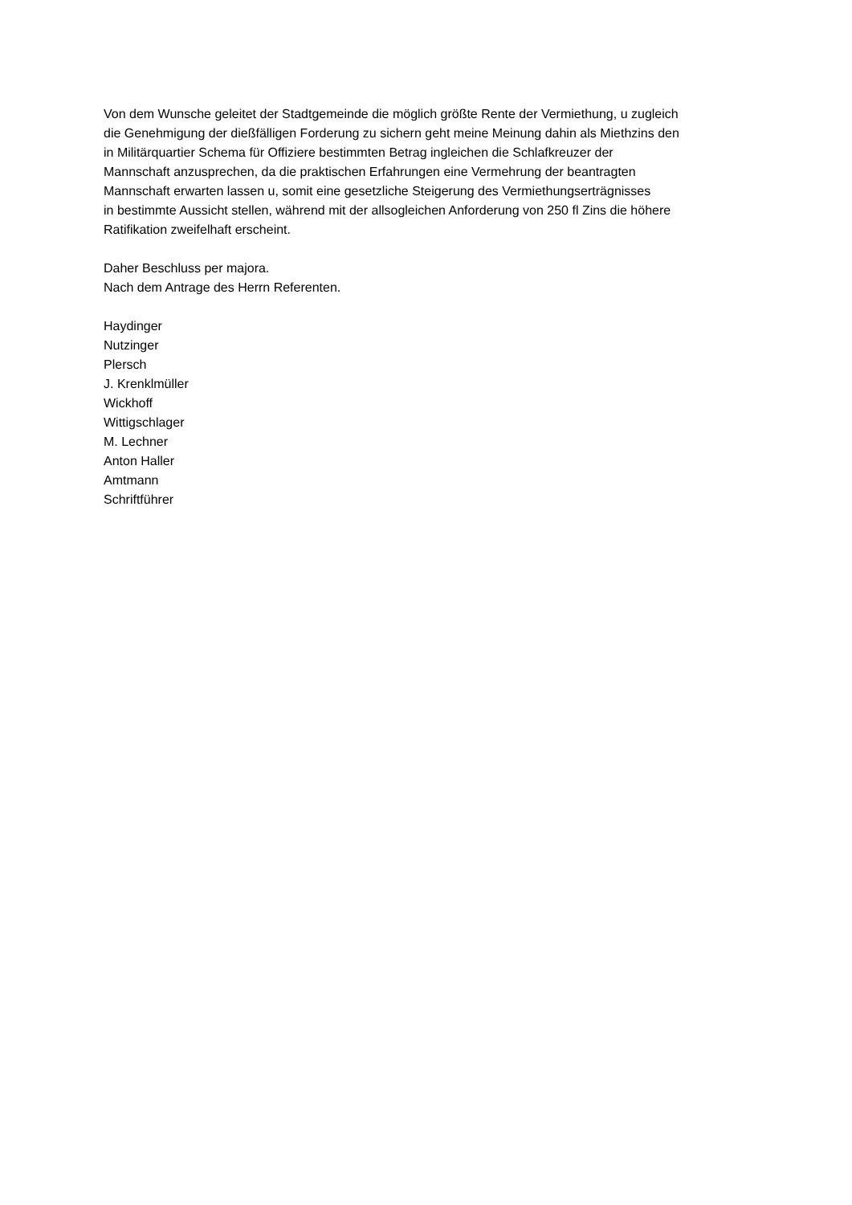Von dem Wunsche geleitet der Stadtgemeinde die möglich größte Rente der Vermiethung, u zugleich
die Genehmigung der dießfälligen Forderung zu sichern geht meine Meinung dahin als Miethzins den
in Militärquartier Schema für Offiziere bestimmten Betrag ingleichen die Schlafkreuzer der
Mannschaft anzusprechen, da die praktischen Erfahrungen eine Vermehrung der beantragten
Mannschaft erwarten lassen u, somit eine gesetzliche Steigerung des Vermiethungserträgnisses
in bestimmte Aussicht stellen, während mit der allsogleichen Anforderung von 250 fl Zins die höhere
Ratifikation zweifelhaft erscheint.
Daher Beschluss per majora.
Nach dem Antrage des Herrn Referenten.
Haydinger
Nutzinger
Plersch
J. Krenklmüller
Wickhoff
Wittigschlager
M. Lechner
Anton Haller
Amtmann
Schriftführer